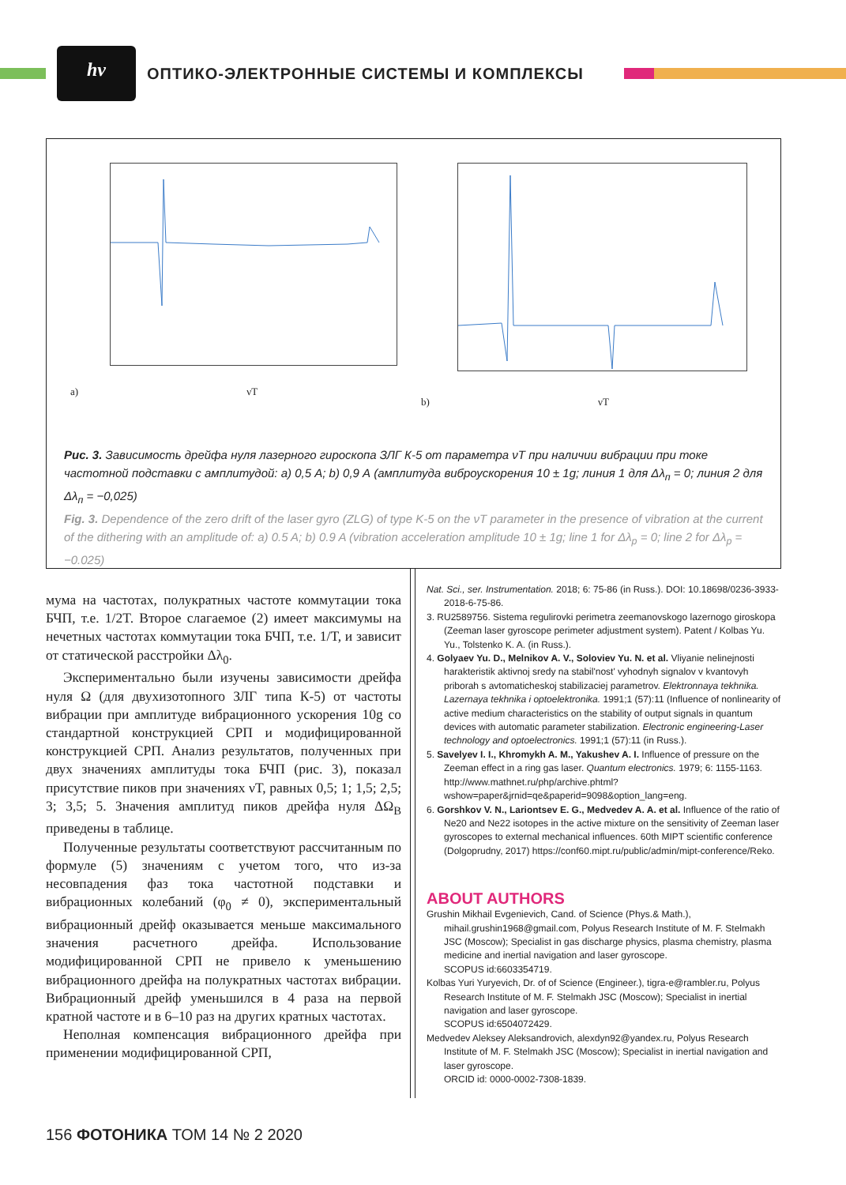hv
ОПТИКО-ЭЛЕКТРОННЫЕ СИСТЕМЫ И КОМПЛЕКСЫ
a) νT
b) νT
Рис. 3. Зависимость дрейфа нуля лазерного гироскопа ЗЛГ К-5 от параметра νT при наличии вибрации при токе частотной подставки с амплитудой: а) 0,5 А; b) 0,9 А (амплитуда виброускорения 10 ± 1g; линия 1 для Δλ<sub>п</sub> = 0; линия 2 для Δλ<sub>п</sub> = −0,025)
Fig. 3. Dependence of the zero drift of the laser gyro (ZLG) of type K-5 on the νT parameter in the presence of vibration at the current of the dithering with an amplitude of: a) 0.5 A; b) 0.9 A (vibration acceleration amplitude 10 ± 1g; line 1 for Δλ<sub>p</sub> = 0; line 2 for Δλ<sub>p</sub> = −0.025)
мума на частотах, полукратных частоте коммутации тока БЧП, т.е. 1/2T. Второе слагаемое (2) имеет максимумы на нечетных частотах коммутации тока БЧП, т.е. 1/T, и зависит от статической расстройки Δλ<sub>0</sub>.
Экспериментально были изучены зависимости дрейфа нуля Ω (для двухизотопного ЗЛГ типа К-5) от частоты вибрации при амплитуде вибрационного ускорения 10g со стандартной конструкцией СРП и модифицированной конструкцией СРП. Анализ результатов, полученных при двух значениях амплитуды тока БЧП (рис. 3), показал присутствие пиков при значениях νT, равных 0,5; 1; 1,5; 2,5; 3; 3,5; 5. Значения амплитуд пиков дрейфа нуля ΔΩ<sub>В</sub> приведены в таблице.
Полученные результаты соответствуют рассчитанным по формуле (5) значениям с учетом того, что из-за несовпадения фаз тока частотной подставки и вибрационных колебаний (φ<sub>0</sub> ≠ 0), экспериментальный вибрационный дрейф оказывается меньше максимального значения расчетного дрейфа. Использование модифицированной СРП не привело к уменьшению вибрационного дрейфа на полукратных частотах вибрации. Вибрационный дрейф уменьшился в 4 раза на первой кратной частоте и в 6–10 раз на других кратных частотах.
Неполная компенсация вибрационного дрейфа при применении модифицированной СРП,
Nat. Sci., ser. Instrumentation. 2018; 6: 75-86 (in Russ.). DOI: 10.18698/0236-3933-2018-6-75-86.
3. RU2589756. Sistema regulirovki perimetra zeemanovskogo lazernogo giroskopa (Zeeman laser gyroscope perimeter adjustment system). Patent / Kolbas Yu. Yu., Tolstenko K. A. (in Russ.).
4. Golyaev Yu. D., Melnikov A. V., Soloviev Yu. N. et al. Vliyanie nelinejnosti harakteristik aktivnoj sredy na stabil'nost' vyhodnyh signalov v kvantovyh priborah s avtomaticheskoj stabilizaciej parametrov. Elektronnaya tekhnika. Lazernaya tekhnika i optoelektronika. 1991;1 (57):11 (Influence of nonlinearity of active medium characteristics on the stability of output signals in quantum devices with automatic parameter stabilization. Electronic engineering-Laser technology and optoelectronics. 1991;1 (57):11 (in Russ.).
5. Savelyev I. I., Khromykh A. M., Yakushev A. I. Influence of pressure on the Zeeman effect in a ring gas laser. Quantum electronics. 1979; 6: 1155-1163. http://www.mathnet.ru/php/archive.phtml?wshow=paper&jrnid=qe&paperid=9098&option_lang=eng.
6. Gorshkov V. N., Lariontsev E. G., Medvedev A. A. et al. Influence of the ratio of Ne20 and Ne22 isotopes in the active mixture on the sensitivity of Zeeman laser gyroscopes to external mechanical influences. 60th MIPT scientific conference (Dolgoprudny, 2017) https://conf60.mipt.ru/public/admin/mipt-conference/Reko.
ABOUT AUTHORS
Grushin Mikhail Evgenievich, Cand. of Science (Phys.& Math.), mihail.grushin1968@gmail.com, Polyus Research Institute of M. F. Stelmakh JSC (Moscow); Specialist in gas discharge physics, plasma chemistry, plasma medicine and inertial navigation and laser gyroscope.
SCOPUS id:6603354719.
Kolbas Yuri Yuryevich, Dr. of of Science (Engineer.), tigra-e@rambler.ru, Polyus Research Institute of M. F. Stelmakh JSC (Moscow); Specialist in inertial navigation and laser gyroscope.
SCOPUS id:6504072429.
Medvedev Aleksey Aleksandrovich, alexdyn92@yandex.ru, Polyus Research Institute of M. F. Stelmakh JSC (Moscow); Specialist in inertial navigation and laser gyroscope.
ORCID id: 0000-0002-7308-1839.
156 ФОТОНИКА ТОМ 14 № 2 2020